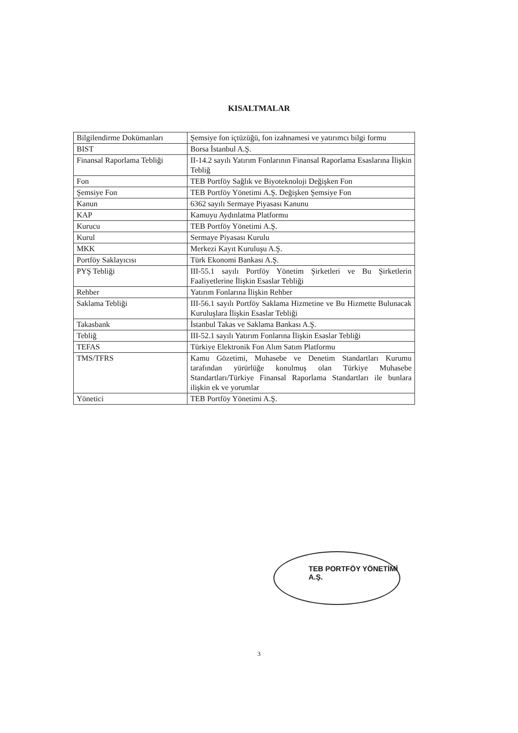KISALTMALAR
| Bilgilendirme Dokümanları | Şemsiye fon içtüzüğü, fon izahnamesi ve yatırımcı bilgi formu |
| BIST | Borsa İstanbul A.Ş. |
| Finansal Raporlama Tebliği | II-14.2 sayılı Yatırım Fonlarının Finansal Raporlama Esaslarına İlişkin Tebliğ |
| Fon | TEB Portföy Sağlık ve Biyoteknoloji Değişken Fon |
| Şemsiye Fon | TEB Portföy Yönetimi A.Ş. Değişken Şemsiye Fon |
| Kanun | 6362 sayılı Sermaye Piyasası Kanunu |
| KAP | Kamuyu Aydınlatma Platformu |
| Kurucu | TEB Portföy Yönetimi A.Ş. |
| Kurul | Sermaye Piyasası Kurulu |
| MKK | Merkezi Kayıt Kuruluşu A.Ş. |
| Portföy Saklayıcısı | Türk Ekonomi Bankası A.Ş. |
| PYŞ Tebliği | III-55.1 sayılı Portföy Yönetim Şirketleri ve Bu Şirketlerin Faaliyetlerine İlişkin Esaslar Tebliği |
| Rehber | Yatırım Fonlarına İlişkin Rehber |
| Saklama Tebliği | III-56.1 sayılı Portföy Saklama Hizmetine ve Bu Hizmette Bulunacak Kuruluşlara İlişkin Esaslar Tebliği |
| Takasbank | İstanbul Takas ve Saklama Bankası A.Ş. |
| Tebliğ | III-52.1 sayılı Yatırım Fonlarına İlişkin Esaslar Tebliği |
| TEFAS | Türkiye Elektronik Fon Alım Satım Platformu |
| TMS/TFRS | Kamu Gözetimi, Muhasebe ve Denetim Standartları Kurumu tarafından yürürlüğe konulmuş olan Türkiye Muhasebe Standartları/Türkiye Finansal Raporlama Standartları ile bunlara ilişkin ek ve yorumlar |
| Yönetici | TEB Portföy Yönetimi A.Ş. |
TEB PORTFÖY YÖNETİMİ A.Ş.
3